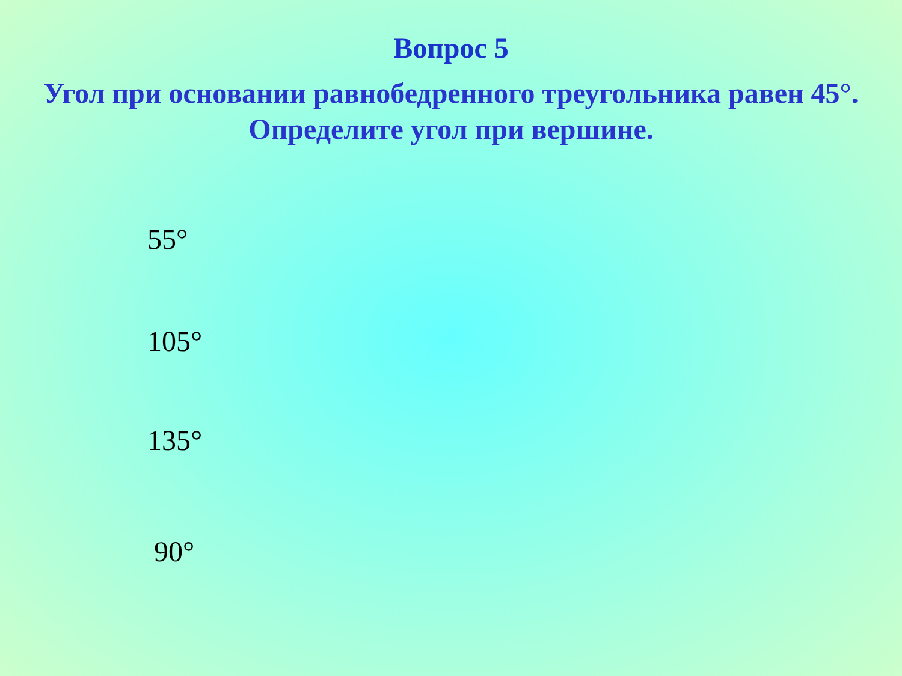Вопрос 5
Угол при основании равнобедренного треугольника равен 45°. Определите угол при вершине.
55°
105°
135°
90°